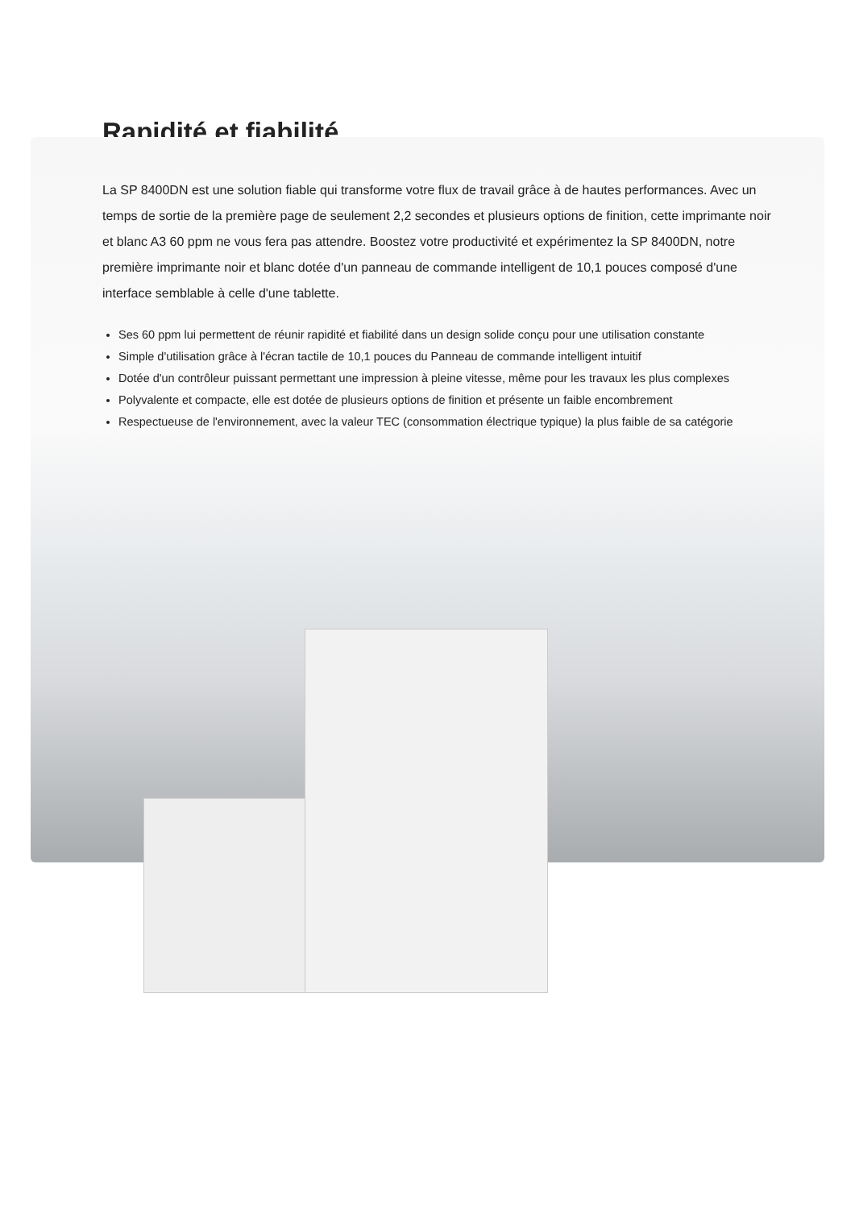Rapidité et fiabilité
La SP 8400DN est une solution fiable qui transforme votre flux de travail grâce à de hautes performances. Avec un temps de sortie de la première page de seulement 2,2 secondes et plusieurs options de finition, cette imprimante noir et blanc A3 60 ppm ne vous fera pas attendre. Boostez votre productivité et expérimentez la SP 8400DN, notre première imprimante noir et blanc dotée d'un panneau de commande intelligent de 10,1 pouces composé d'une interface semblable à celle d'une tablette.
Ses 60 ppm lui permettent de réunir rapidité et fiabilité dans un design solide conçu pour une utilisation constante
Simple d'utilisation grâce à l'écran tactile de 10,1 pouces du Panneau de commande intelligent intuitif
Dotée d'un contrôleur puissant permettant une impression à pleine vitesse, même pour les travaux les plus complexes
Polyvalente et compacte, elle est dotée de plusieurs options de finition et présente un faible encombrement
Respectueuse de l'environnement, avec la valeur TEC (consommation électrique typique) la plus faible de sa catégorie